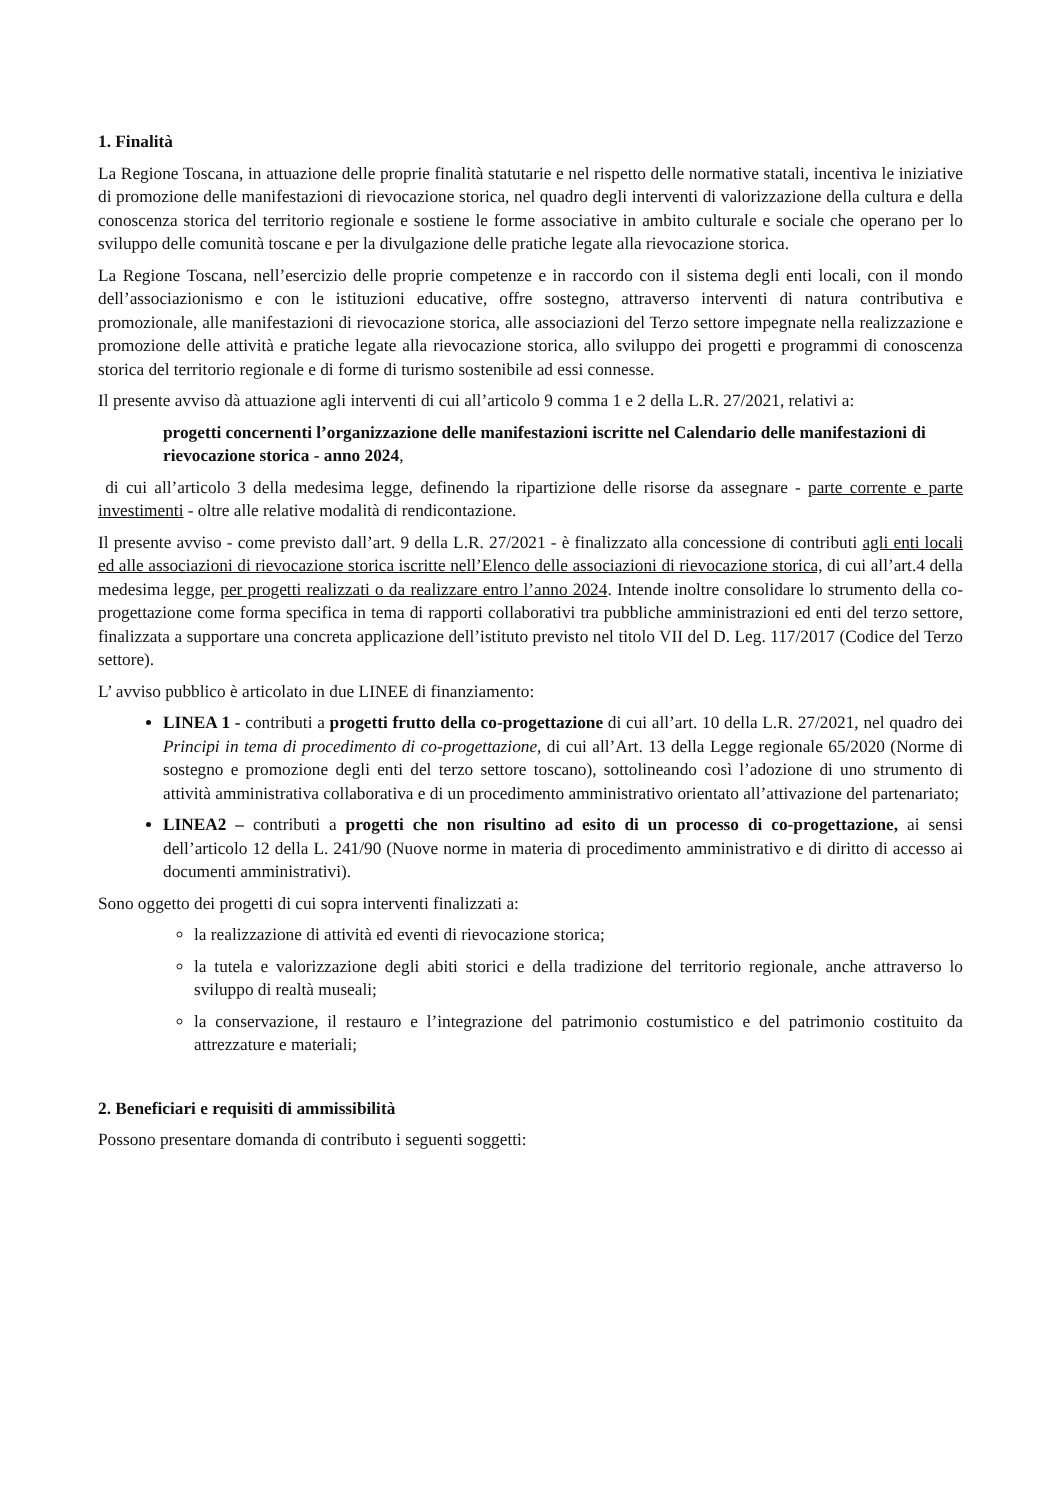1. Finalità
La Regione Toscana, in attuazione delle proprie finalità statutarie e nel rispetto delle normative statali, incentiva le iniziative di promozione delle manifestazioni di rievocazione storica, nel quadro degli interventi di valorizzazione della cultura e della conoscenza storica del territorio regionale e sostiene le forme associative in ambito culturale e sociale che operano per lo sviluppo delle comunità toscane e per la divulgazione delle pratiche legate alla rievocazione storica.
La Regione Toscana, nell’esercizio delle proprie competenze e in raccordo con il sistema degli enti locali, con il mondo dell’associazionismo e con le istituzioni educative, offre sostegno, attraverso interventi di natura contributiva e promozionale, alle manifestazioni di rievocazione storica, alle associazioni del Terzo settore impegnate nella realizzazione e promozione delle attività e pratiche legate alla rievocazione storica, allo sviluppo dei progetti e programmi di conoscenza storica del territorio regionale e di forme di turismo sostenibile ad essi connesse.
Il presente avviso dà attuazione agli interventi di cui all’articolo 9 comma 1 e 2 della L.R. 27/2021, relativi a:
progetti concernenti l’organizzazione delle manifestazioni iscritte nel Calendario delle manifestazioni di rievocazione storica - anno 2024,
di cui all’articolo 3 della medesima legge, definendo la ripartizione delle risorse da assegnare - parte corrente e parte investimenti - oltre alle relative modalità di rendicontazione.
Il presente avviso - come previsto dall’art. 9 della L.R. 27/2021 - è finalizzato alla concessione di contributi agli enti locali ed alle associazioni di rievocazione storica iscritte nell’Elenco delle associazioni di rievocazione storica, di cui all’art.4 della medesima legge, per progetti realizzati o da realizzare entro l’anno 2024. Intende inoltre consolidare lo strumento della co-progettazione come forma specifica in tema di rapporti collaborativi tra pubbliche amministrazioni ed enti del terzo settore, finalizzata a supportare una concreta applicazione dell’istituto previsto nel titolo VII del D. Leg. 117/2017 (Codice del Terzo settore).
L’ avviso pubblico è articolato in due LINEE di finanziamento:
LINEA 1 - contributi a progetti frutto della co-progettazione di cui all’art. 10 della L.R. 27/2021, nel quadro dei Principi in tema di procedimento di co-progettazione, di cui all’Art. 13 della Legge regionale 65/2020 (Norme di sostegno e promozione degli enti del terzo settore toscano), sottolineando così l’adozione di uno strumento di attività amministrativa collaborativa e di un procedimento amministrativo orientato all’attivazione del partenariato;
LINEA2 – contributi a progetti che non risultino ad esito di un processo di co-progettazione, ai sensi dell’articolo 12 della L. 241/90 (Nuove norme in materia di procedimento amministrativo e di diritto di accesso ai documenti amministrativi).
Sono oggetto dei progetti di cui sopra interventi finalizzati a:
la realizzazione di attività ed eventi di rievocazione storica;
la tutela e valorizzazione degli abiti storici e della tradizione del territorio regionale, anche attraverso lo sviluppo di realtà museali;
la conservazione, il restauro e l’integrazione del patrimonio costumistico e del patrimonio costituito da attrezzature e materiali;
2. Beneficiari e requisiti di ammissibilità
Possono presentare domanda di contributo i seguenti soggetti: